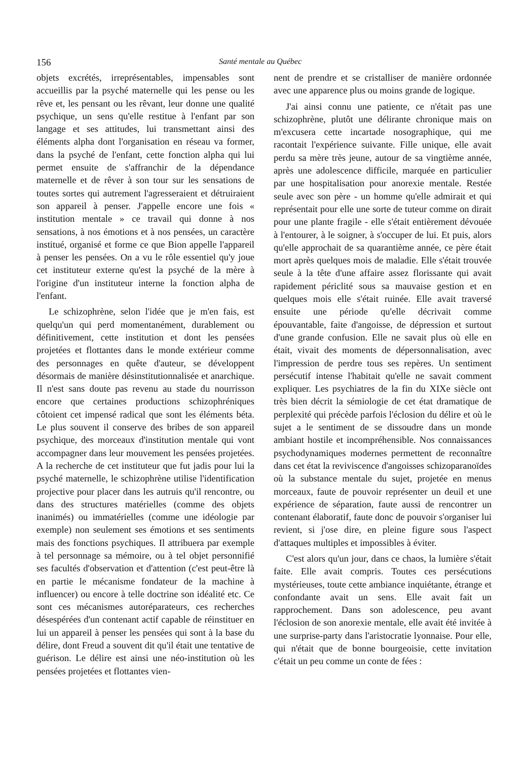156 Santé mentale au Québec
objets excrétés, irreprésentables, impensables sont accueillis par la psyché maternelle qui les pense ou les rêve et, les pensant ou les rêvant, leur donne une qualité psychique, un sens qu'elle restitue à l'enfant par son langage et ses attitudes, lui transmettant ainsi des éléments alpha dont l'organisation en réseau va former, dans la psyché de l'enfant, cette fonction alpha qui lui permet ensuite de s'affranchir de la dépendance maternelle et de rêver à son tour sur les sensations de toutes sortes qui autrement l'agresseraient et détruiraient son appareil à penser. J'appelle encore une fois « institution mentale » ce travail qui donne à nos sensations, à nos émotions et à nos pensées, un caractère institué, organisé et forme ce que Bion appelle l'appareil à penser les pensées. On a vu le rôle essentiel qu'y joue cet instituteur externe qu'est la psyché de la mère à l'origine d'un instituteur interne la fonction alpha de l'enfant.
Le schizophrène, selon l'idée que je m'en fais, est quelqu'un qui perd momentanément, durablement ou définitivement, cette institution et dont les pensées projetées et flottantes dans le monde extérieur comme des personnages en quête d'auteur, se développent désormais de manière désinstitutionnalisée et anarchique. Il n'est sans doute pas revenu au stade du nourrisson encore que certaines productions schizophréniques côtoient cet impensé radical que sont les éléments béta. Le plus souvent il conserve des bribes de son appareil psychique, des morceaux d'institution mentale qui vont accompagner dans leur mouvement les pensées projetées. A la recherche de cet instituteur que fut jadis pour lui la psyché maternelle, le schizophrène utilise l'identification projective pour placer dans les autruis qu'il rencontre, ou dans des structures matérielles (comme des objets inanimés) ou immatérielles (comme une idéologie par exemple) non seulement ses émotions et ses sentiments mais des fonctions psychiques. Il attribuera par exemple à tel personnage sa mémoire, ou à tel objet personnifié ses facultés d'observation et d'attention (c'est peut-être là en partie le mécanisme fondateur de la machine à influencer) ou encore à telle doctrine son idéalité etc. Ce sont ces mécanismes autoréparateurs, ces recherches désespérées d'un contenant actif capable de réinstituer en lui un appareil à penser les pensées qui sont à la base du délire, dont Freud a souvent dit qu'il était une tentative de guérison. Le délire est ainsi une néo-institution où les pensées projetées et flottantes vien-
nent de prendre et se cristalliser de manière ordonnée avec une apparence plus ou moins grande de logique.
J'ai ainsi connu une patiente, ce n'était pas une schizophrène, plutôt une délirante chronique mais on m'excusera cette incartade nosographique, qui me racontait l'expérience suivante. Fille unique, elle avait perdu sa mère très jeune, autour de sa vingtième année, après une adolescence difficile, marquée en particulier par une hospitalisation pour anorexie mentale. Restée seule avec son père - un homme qu'elle admirait et qui représentait pour elle une sorte de tuteur comme on dirait pour une plante fragile - elle s'était entièrement dévouée à l'entourer, à le soigner, à s'occuper de lui. Et puis, alors qu'elle approchait de sa quarantième année, ce père était mort après quelques mois de maladie. Elle s'était trouvée seule à la tête d'une affaire assez florissante qui avait rapidement périclité sous sa mauvaise gestion et en quelques mois elle s'était ruinée. Elle avait traversé ensuite une période qu'elle décrivait comme épouvantable, faite d'angoisse, de dépression et surtout d'une grande confusion. Elle ne savait plus où elle en était, vivait des moments de dépersonnalisation, avec l'impression de perdre tous ses repères. Un sentiment persécutif intense l'habitait qu'elle ne savait comment expliquer. Les psychiatres de la fin du XIXe siècle ont très bien décrit la sémiologie de cet état dramatique de perplexité qui précède parfois l'éclosion du délire et où le sujet a le sentiment de se dissoudre dans un monde ambiant hostile et incompréhensible. Nos connaissances psychodynamiques modernes permettent de reconnaître dans cet état la reviviscence d'angoisses schizoparanoïdes où la substance mentale du sujet, projetée en menus morceaux, faute de pouvoir représenter un deuil et une expérience de séparation, faute aussi de rencontrer un contenant élaboratif, faute donc de pouvoir s'organiser lui revient, si j'ose dire, en pleine figure sous l'aspect d'attaques multiples et impossibles à éviter.
C'est alors qu'un jour, dans ce chaos, la lumière s'était faite. Elle avait compris. Toutes ces persécutions mystérieuses, toute cette ambiance inquiétante, étrange et confondante avait un sens. Elle avait fait un rapprochement. Dans son adolescence, peu avant l'éclosion de son anorexie mentale, elle avait été invitée à une surprise-party dans l'aristocratie lyonnaise. Pour elle, qui n'était que de bonne bourgeoisie, cette invitation c'était un peu comme un conte de fées :